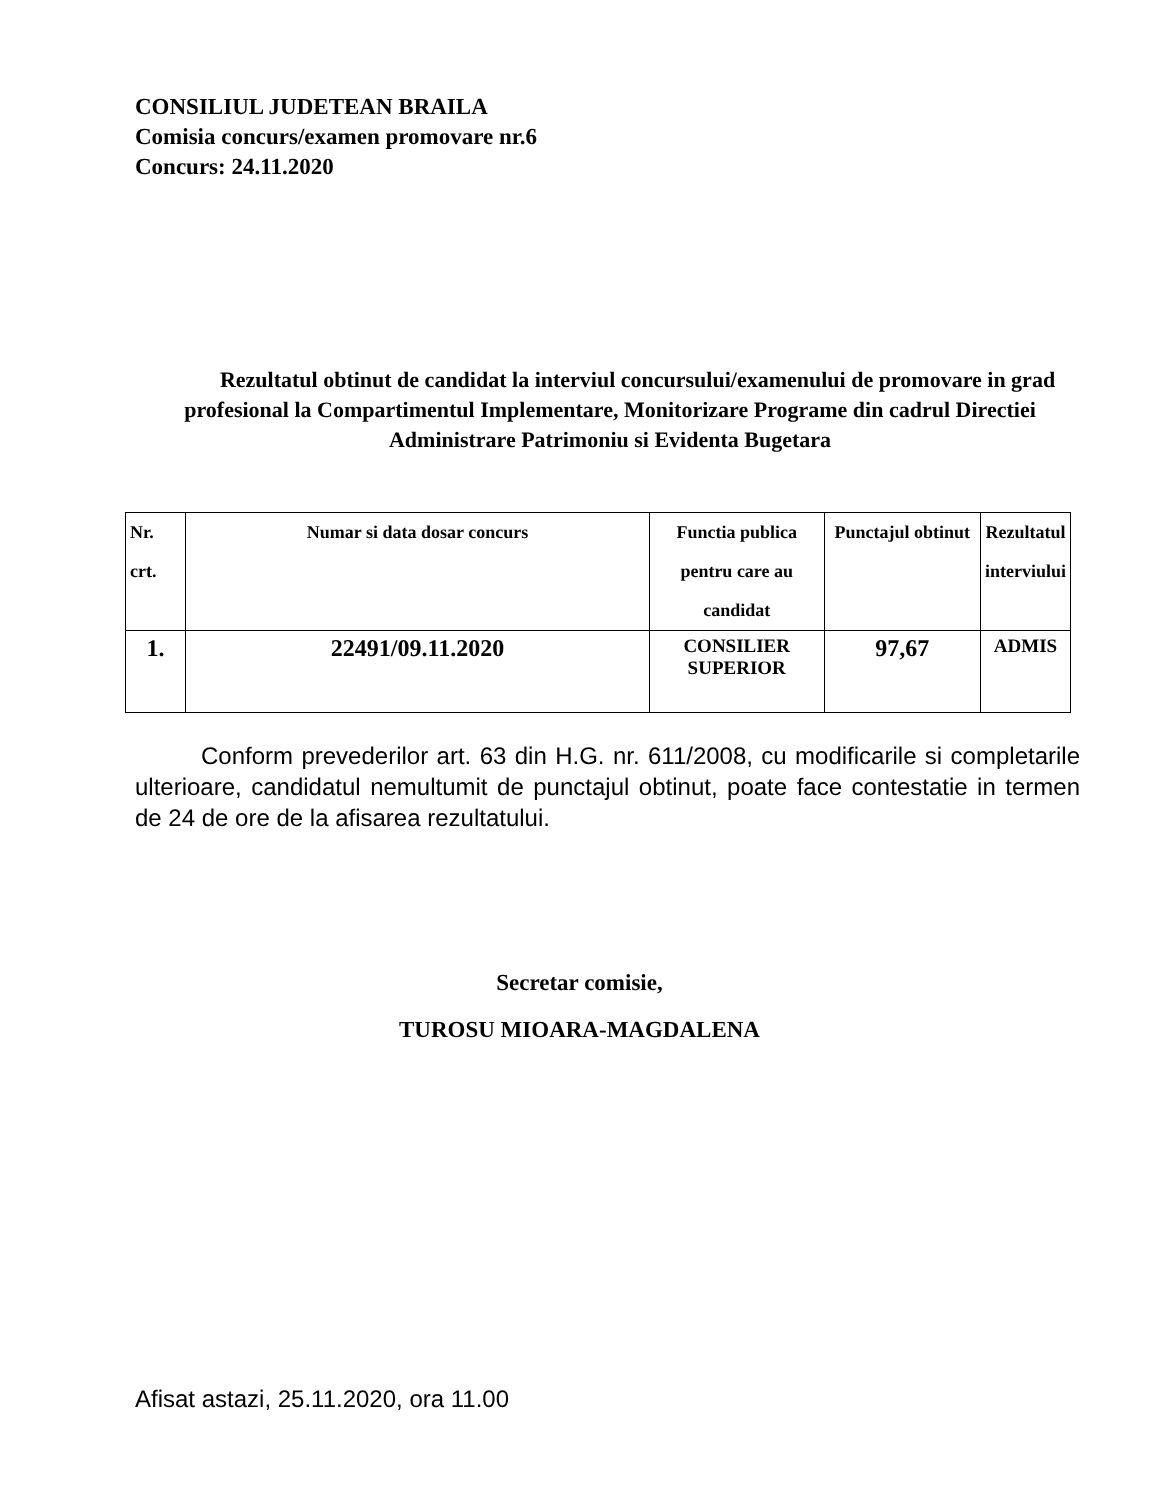CONSILIUL JUDETEAN BRAILA
Comisia concurs/examen promovare nr.6
Concurs: 24.11.2020
Rezultatul obtinut de candidat la interviul concursului/examenului de promovare in grad profesional la Compartimentul Implementare, Monitorizare Programe din cadrul Directiei Administrare Patrimoniu si Evidenta Bugetara
| Nr. crt. | Numar si data dosar concurs | Functia publica pentru care au candidat | Punctajul obtinut | Rezultatul interviului |
| --- | --- | --- | --- | --- |
| 1. | 22491/09.11.2020 | CONSILIER SUPERIOR | 97,67 | ADMIS |
Conform prevederilor art. 63 din H.G. nr. 611/2008, cu modificarile si completarile ulterioare, candidatul nemultumit de punctajul obtinut, poate face contestatie in termen de 24 de ore de la afisarea rezultatului.
Secretar comisie,
TUROSU MIOARA-MAGDALENA
Afisat astazi, 25.11.2020, ora 11.00